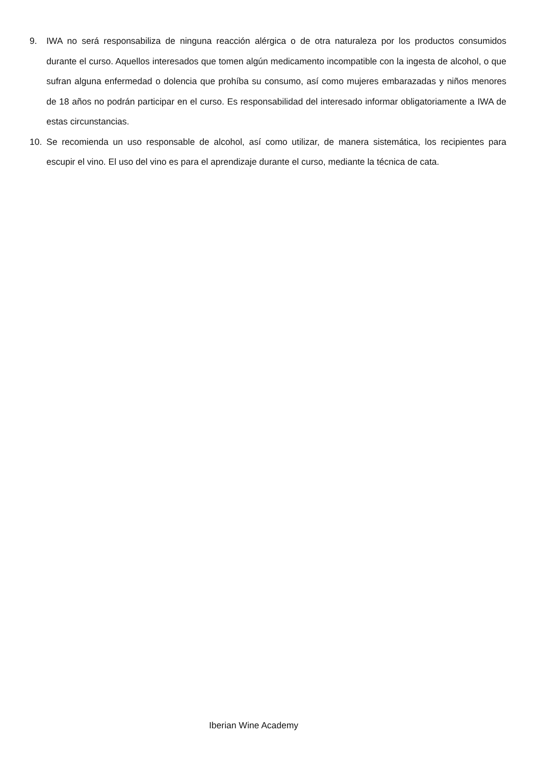9. IWA no será responsabiliza de ninguna reacción alérgica o de otra naturaleza por los productos consumidos durante el curso. Aquellos interesados que tomen algún medicamento incompatible con la ingesta de alcohol, o que sufran alguna enfermedad o dolencia que prohíba su consumo, así como mujeres embarazadas y niños menores de 18 años no podrán participar en el curso. Es responsabilidad del interesado informar obligatoriamente a IWA de estas circunstancias.
10. Se recomienda un uso responsable de alcohol, así como utilizar, de manera sistemática, los recipientes para escupir el vino. El uso del vino es para el aprendizaje durante el curso, mediante la técnica de cata.
Iberian Wine Academy